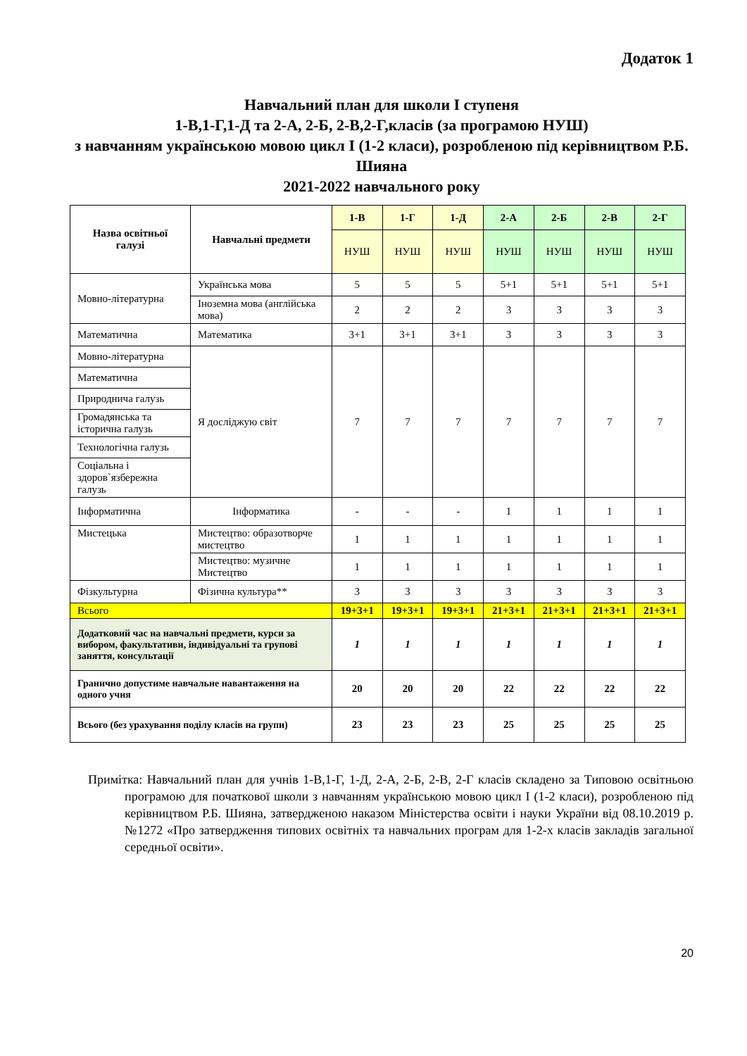Додаток 1
Навчальний план для школи І ступеня
1-В,1-Г,1-Д та 2-А, 2-Б, 2-В,2-Г,класів (за програмою НУШ)
з навчанням українською мовою цикл І (1-2 класи), розробленою під керівництвом Р.Б. Шияна
2021-2022 навчального року
| Назва освітньої галузі | Навчальні предмети | 1-В | 1-Г | 1-Д | 2-А | 2-Б | 2-В | 2-Г |
| --- | --- | --- | --- | --- | --- | --- | --- | --- |
| | | НУШ | НУШ | НУШ | НУШ | НУШ | НУШ | НУШ |
| Мовно-літературна | Українська мова | 5 | 5 | 5 | 5+1 | 5+1 | 5+1 | 5+1 |
| | Іноземна мова (англійська мова) | 2 | 2 | 2 | 3 | 3 | 3 | 3 |
| Математична | Математика | 3+1 | 3+1 | 3+1 | 3 | 3 | 3 | 3 |
| Мовно-літературна | Я досліджую світ | 7 | 7 | 7 | 7 | 7 | 7 | 7 |
| Математична | | | | | | | | |
| Природнича галузь | | | | | | | | |
| Громадянська та історична галузь | | | | | | | | |
| Технологічна галузь | | | | | | | | |
| Соціальна і здоров`язбережна галузь | | | | | | | | |
| Інформатична | Інформатика | - | - | - | 1 | 1 | 1 | 1 |
| Мистецька | Мистецтво: образотворче мистецтво | 1 | 1 | 1 | 1 | 1 | 1 | 1 |
| | Мистецтво: музичне Мистецтво | 1 | 1 | 1 | 1 | 1 | 1 | 1 |
| Фізкультурна | Фізична культура** | 3 | 3 | 3 | 3 | 3 | 3 | 3 |
| Всього | | 19+3+1 | 19+3+1 | 19+3+1 | 21+3+1 | 21+3+1 | 21+3+1 | 21+3+1 |
| Додатковий час на навчальні предмети, курси за вибором, факультативи, індивідуальні та групові заняття, консультації | | 1 | 1 | 1 | 1 | 1 | 1 | 1 |
| Гранично допустиме навчальне навантаження на одного учня | | 20 | 20 | 20 | 22 | 22 | 22 | 22 |
| Всього (без урахування поділу класів на групи) | | 23 | 23 | 23 | 25 | 25 | 25 | 25 |
Примітка: Навчальний план для учнів 1-В,1-Г, 1-Д, 2-А, 2-Б, 2-В, 2-Г класів складено за Типовою освітньою програмою для початкової школи з навчанням українською мовою цикл І (1-2 класи), розробленою під керівництвом Р.Б. Шияна, затвердженою наказом Міністерства освіти і науки України від 08.10.2019 р. №1272 «Про затвердження типових освітніх та навчальних програм для 1-2-х класів закладів загальної середньої освіти».
20